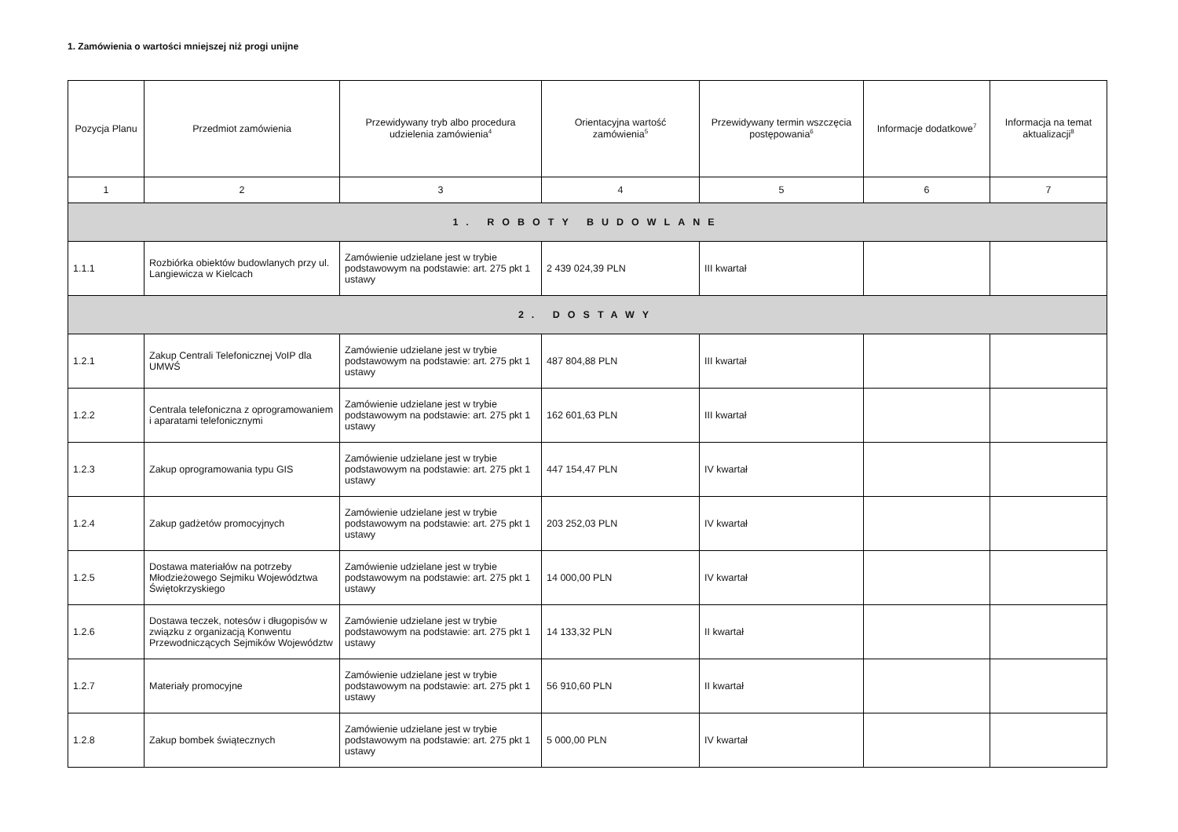1. Zamówienia o wartości mniejszej niż progi unijne
| Pozycja Planu | Przedmiot zamówienia | Przewidywany tryb albo procedura udzielenia zamówienia<sup>4</sup> | Orientacyjna wartość zamówienia<sup>5</sup> | Przewidywany termin wszczęcia postępowania<sup>6</sup> | Informacje dodatkowe<sup>7</sup> | Informacja na temat aktualizacji<sup>8</sup> |
| --- | --- | --- | --- | --- | --- | --- |
| 1 | 2 | 3 | 4 | 5 | 6 | 7 |
| 1. ROBOTY BUDOWLANE | | | | | | |
| 1.1.1 | Rozbiórka obiektów budowlanych przy ul. Langiewicza w Kielcach | Zamówienie udzielane jest w trybie podstawowym na podstawie: art. 275 pkt 1 ustawy | 2 439 024,39 PLN | III kwartał | | |
| 2. DOSTAWY | | | | | | |
| 1.2.1 | Zakup Centrali Telefonicznej VoIP dla UMWŚ | Zamówienie udzielane jest w trybie podstawowym na podstawie: art. 275 pkt 1 ustawy | 487 804,88 PLN | III kwartał | | |
| 1.2.2 | Centrala telefoniczna z oprogramowaniem i aparatami telefonicznymi | Zamówienie udzielane jest w trybie podstawowym na podstawie: art. 275 pkt 1 ustawy | 162 601,63 PLN | III kwartał | | |
| 1.2.3 | Zakup oprogramowania typu GIS | Zamówienie udzielane jest w trybie podstawowym na podstawie: art. 275 pkt 1 ustawy | 447 154,47 PLN | IV kwartał | | |
| 1.2.4 | Zakup gadżetów promocyjnych | Zamówienie udzielane jest w trybie podstawowym na podstawie: art. 275 pkt 1 ustawy | 203 252,03 PLN | IV kwartał | | |
| 1.2.5 | Dostawa materiałów na potrzeby Młodzieżowego Sejmiku Województwa Świętokrzyskiego | Zamówienie udzielane jest w trybie podstawowym na podstawie: art. 275 pkt 1 ustawy | 14 000,00 PLN | IV kwartał | | |
| 1.2.6 | Dostawa teczek, notesów i długopisów w związku z organizacją Konwentu Przewodniczących Sejmików Województw | Zamówienie udzielane jest w trybie podstawowym na podstawie: art. 275 pkt 1 ustawy | 14 133,32 PLN | II kwartał | | |
| 1.2.7 | Materiały promocyjne | Zamówienie udzielane jest w trybie podstawowym na podstawie: art. 275 pkt 1 ustawy | 56 910,60 PLN | II kwartał | | |
| 1.2.8 | Zakup bombek świątecznych | Zamówienie udzielane jest w trybie podstawowym na podstawie: art. 275 pkt 1 ustawy | 5 000,00 PLN | IV kwartał | | |